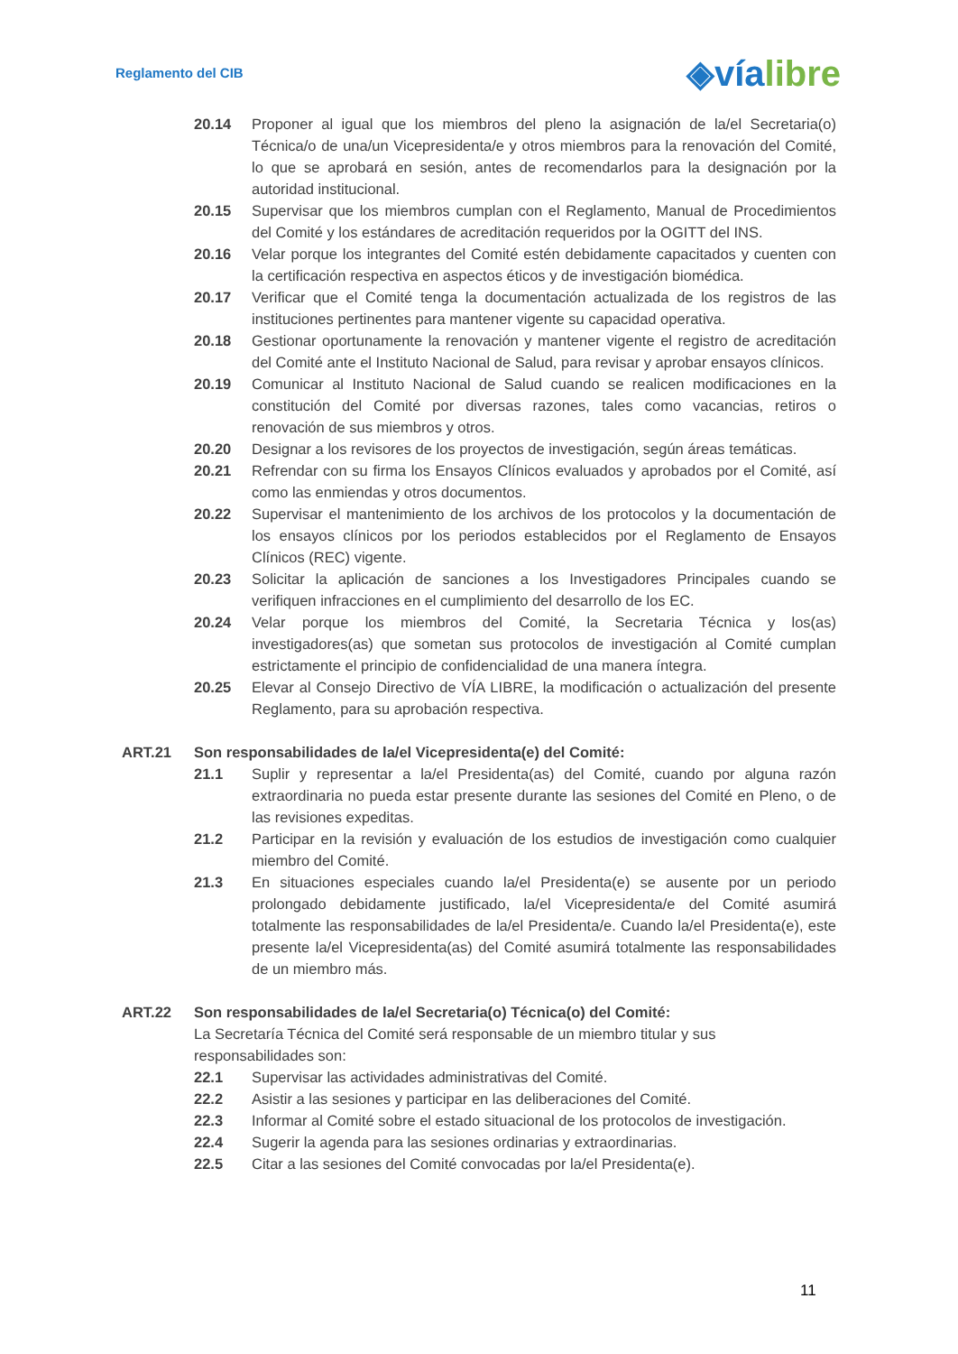Reglamento del CIB
◈víalibre
20.14 Proponer al igual que los miembros del pleno la asignación de la/el Secretaria(o) Técnica/o de una/un Vicepresidenta/e y otros miembros para la renovación del Comité, lo que se aprobará en sesión, antes de recomendarlos para la designación por la autoridad institucional.
20.15 Supervisar que los miembros cumplan con el Reglamento, Manual de Procedimientos del Comité y los estándares de acreditación requeridos por la OGITT del INS.
20.16 Velar porque los integrantes del Comité estén debidamente capacitados y cuenten con la certificación respectiva en aspectos éticos y de investigación biomédica.
20.17 Verificar que el Comité tenga la documentación actualizada de los registros de las instituciones pertinentes para mantener vigente su capacidad operativa.
20.18 Gestionar oportunamente la renovación y mantener vigente el registro de acreditación del Comité ante el Instituto Nacional de Salud, para revisar y aprobar ensayos clínicos.
20.19 Comunicar al Instituto Nacional de Salud cuando se realicen modificaciones en la constitución del Comité por diversas razones, tales como vacancias, retiros o renovación de sus miembros y otros.
20.20 Designar a los revisores de los proyectos de investigación, según áreas temáticas.
20.21 Refrendar con su firma los Ensayos Clínicos evaluados y aprobados por el Comité, así como las enmiendas y otros documentos.
20.22 Supervisar el mantenimiento de los archivos de los protocolos y la documentación de los ensayos clínicos por los periodos establecidos por el Reglamento de Ensayos Clínicos (REC) vigente.
20.23 Solicitar la aplicación de sanciones a los Investigadores Principales cuando se verifiquen infracciones en el cumplimiento del desarrollo de los EC.
20.24 Velar porque los miembros del Comité, la Secretaria Técnica y los(as) investigadores(as) que sometan sus protocolos de investigación al Comité cumplan estrictamente el principio de confidencialidad de una manera íntegra.
20.25 Elevar al Consejo Directivo de VÍA LIBRE, la modificación o actualización del presente Reglamento, para su aprobación respectiva.
ART.21 Son responsabilidades de la/el Vicepresidenta(e) del Comité:
21.1 Suplir y representar a la/el Presidenta(as) del Comité, cuando por alguna razón extraordinaria no pueda estar presente durante las sesiones del Comité en Pleno, o de las revisiones expeditas.
21.2 Participar en la revisión y evaluación de los estudios de investigación como cualquier miembro del Comité.
21.3 En situaciones especiales cuando la/el Presidenta(e) se ausente por un periodo prolongado debidamente justificado, la/el Vicepresidenta/e del Comité asumirá totalmente las responsabilidades de la/el Presidenta/e. Cuando la/el Presidenta(e), este presente la/el Vicepresidenta(as) del Comité asumirá totalmente las responsabilidades de un miembro más.
ART.22 Son responsabilidades de la/el Secretaria(o) Técnica(o) del Comité:
La Secretaría Técnica del Comité será responsable de un miembro titular y sus responsabilidades son:
22.1 Supervisar las actividades administrativas del Comité.
22.2 Asistir a las sesiones y participar en las deliberaciones del Comité.
22.3 Informar al Comité sobre el estado situacional de los protocolos de investigación.
22.4 Sugerir la agenda para las sesiones ordinarias y extraordinarias.
22.5 Citar a las sesiones del Comité convocadas por la/el Presidenta(e).
11